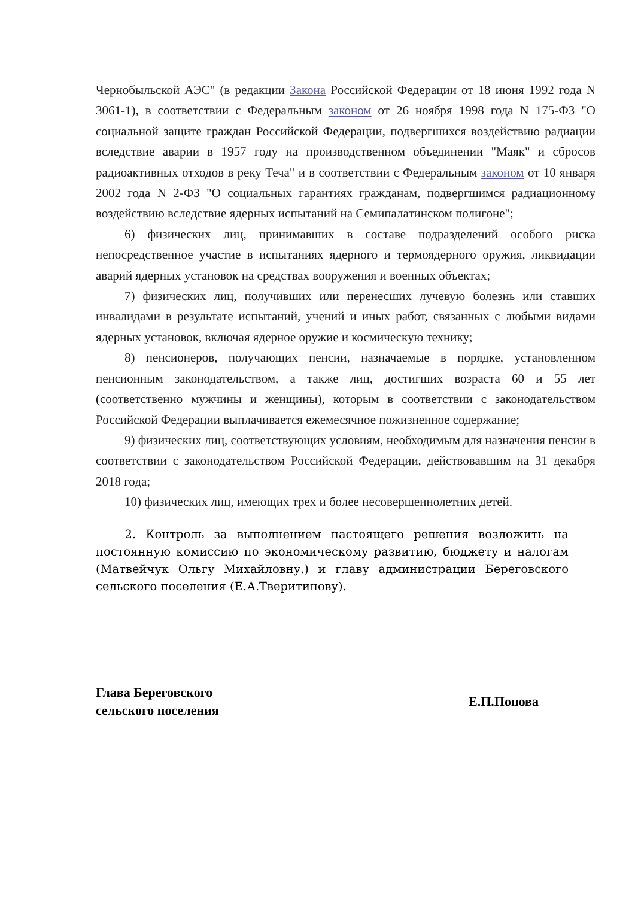Чернобыльской АЭС" (в редакции Закона Российской Федерации от 18 июня 1992 года N 3061-1), в соответствии с Федеральным законом от 26 ноября 1998 года N 175-ФЗ "О социальной защите граждан Российской Федерации, подвергшихся воздействию радиации вследствие аварии в 1957 году на производственном объединении "Маяк" и сбросов радиоактивных отходов в реку Теча" и в соответствии с Федеральным законом от 10 января 2002 года N 2-ФЗ "О социальных гарантиях гражданам, подвергшимся радиационному воздействию вследствие ядерных испытаний на Семипалатинском полигоне";
6) физических лиц, принимавших в составе подразделений особого риска непосредственное участие в испытаниях ядерного и термоядерного оружия, ликвидации аварий ядерных установок на средствах вооружения и военных объектах;
7) физических лиц, получивших или перенесших лучевую болезнь или ставших инвалидами в результате испытаний, учений и иных работ, связанных с любыми видами ядерных установок, включая ядерное оружие и космическую технику;
8) пенсионеров, получающих пенсии, назначаемые в порядке, установленном пенсионным законодательством, а также лиц, достигших возраста 60 и 55 лет (соответственно мужчины и женщины), которым в соответствии с законодательством Российской Федерации выплачивается ежемесячное пожизненное содержание;
9) физических лиц, соответствующих условиям, необходимым для назначения пенсии в соответствии с законодательством Российской Федерации, действовавшим на 31 декабря 2018 года;
10) физических лиц, имеющих трех и более несовершеннолетних детей.
2. Контроль за выполнением настоящего решения возложить на постоянную комиссию по экономическому развитию, бюджету и налогам (Матвейчук Ольгу Михайловну.) и главу администрации Береговского сельского поселения (Е.А.Тверитинову).
Глава Береговского
сельского поселения
Е.П.Попова